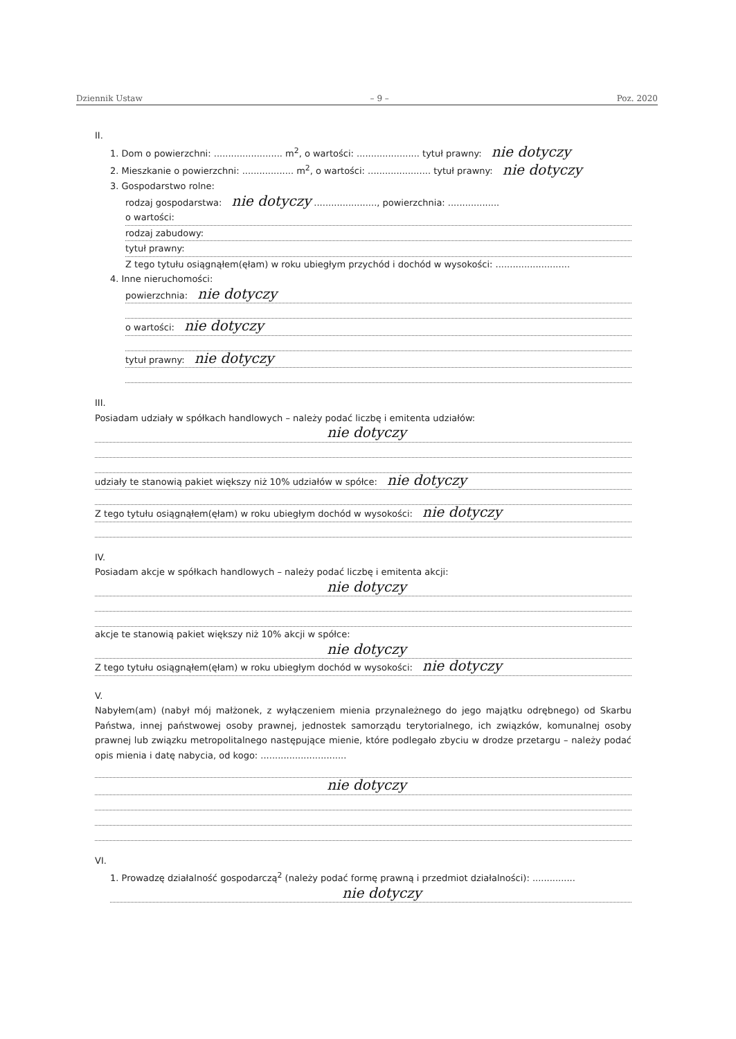Dziennik Ustaw – 9 – Poz. 2020
II.
1. Dom o powierzchni: ........................ m<sup>2</sup>, o wartości: ...................... tytuł prawny: nie dotyczy
2. Mieszkanie o powierzchni: .................. m<sup>2</sup>, o wartości: ...................... tytuł prawny: nie dotyczy
3. Gospodarstwo rolne:
rodzaj gospodarstwa: nie dotyczy ......................, powierzchnia: ..................
o wartości:
rodzaj zabudowy:
tytuł prawny:
Z tego tytułu osiągnąłem(ęłam) w roku ubiegłym przychód i dochód w wysokości: ..........................
4. Inne nieruchomości:
powierzchnia: nie dotyczy
o wartości: nie dotyczy
tytuł prawny: nie dotyczy
III.
Posiadam udziały w spółkach handlowych – należy podać liczbę i emitenta udziałów:
nie dotyczy
udziały te stanowią pakiet większy niż 10% udziałów w spółce: nie dotyczy
Z tego tytułu osiągnąłem(ęłam) w roku ubiegłym dochód w wysokości: nie dotyczy
IV.
Posiadam akcje w spółkach handlowych – należy podać liczbę i emitenta akcji:
nie dotyczy
akcje te stanowią pakiet większy niż 10% akcji w spółce:
nie dotyczy
Z tego tytułu osiągnąłem(ęłam) w roku ubiegłym dochód w wysokości: nie dotyczy
V.
Nabyłem(am) (nabył mój małżonek, z wyłączeniem mienia przynależnego do jego majątku odrębnego) od Skarbu Państwa, innej państwowej osoby prawnej, jednostek samorządu terytorialnego, ich związków, komunalnej osoby prawnej lub związku metropolitalnego następujące mienie, które podlegało zbyciu w drodze przetargu – należy podać opis mienia i datę nabycia, od kogo: ..............................
nie dotyczy
VI.
1. Prowadzę działalność gospodarczą<sup>2</sup> (należy podać formę prawną i przedmiot działalności): ...............
nie dotyczy